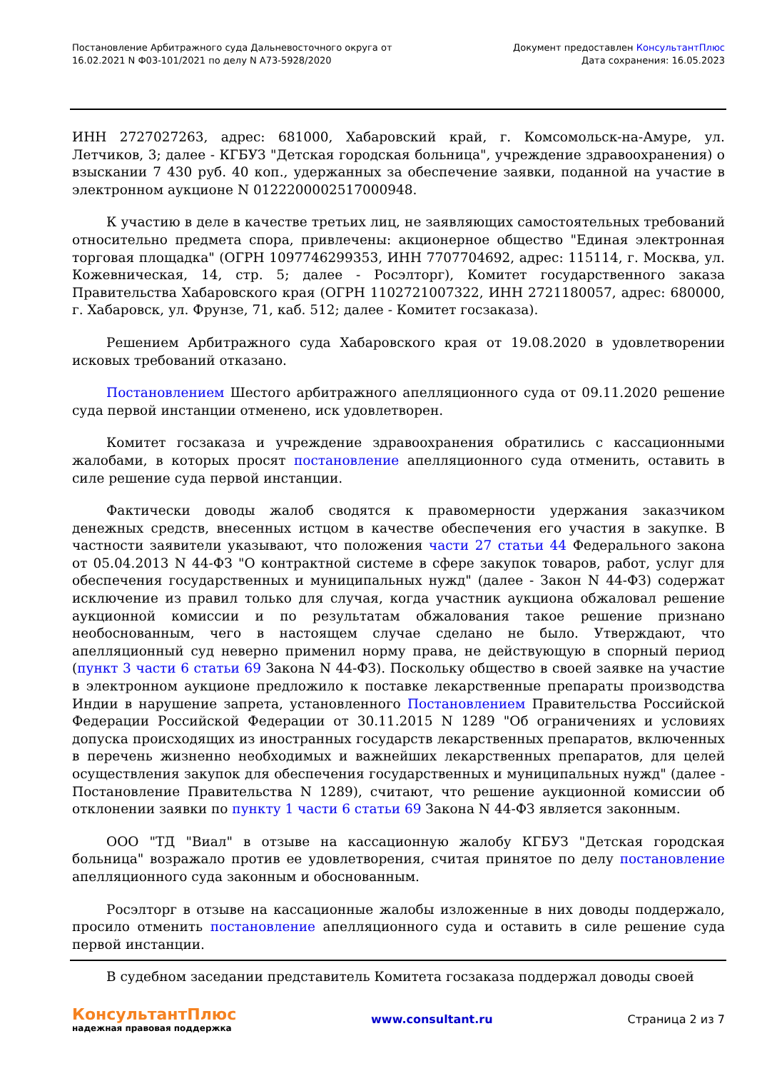Постановление Арбитражного суда Дальневосточного округа от
16.02.2021 N Ф03-101/2021 по делу N А73-5928/2020
Документ предоставлен КонсультантПлюс
Дата сохранения: 16.05.2023
ИНН 2727027263, адрес: 681000, Хабаровский край, г. Комсомольск-на-Амуре, ул. Летчиков, 3; далее - КГБУЗ "Детская городская больница", учреждение здравоохранения) о взыскании 7 430 руб. 40 коп., удержанных за обеспечение заявки, поданной на участие в электронном аукционе N 0122200002517000948.
К участию в деле в качестве третьих лиц, не заявляющих самостоятельных требований относительно предмета спора, привлечены: акционерное общество "Единая электронная торговая площадка" (ОГРН 1097746299353, ИНН 7707704692, адрес: 115114, г. Москва, ул. Кожевническая, 14, стр. 5; далее - Росэлторг), Комитет государственного заказа Правительства Хабаровского края (ОГРН 1102721007322, ИНН 2721180057, адрес: 680000, г. Хабаровск, ул. Фрунзе, 71, каб. 512; далее - Комитет госзаказа).
Решением Арбитражного суда Хабаровского края от 19.08.2020 в удовлетворении исковых требований отказано.
Постановлением Шестого арбитражного апелляционного суда от 09.11.2020 решение суда первой инстанции отменено, иск удовлетворен.
Комитет госзаказа и учреждение здравоохранения обратились с кассационными жалобами, в которых просят постановление апелляционного суда отменить, оставить в силе решение суда первой инстанции.
Фактически доводы жалоб сводятся к правомерности удержания заказчиком денежных средств, внесенных истцом в качестве обеспечения его участия в закупке. В частности заявители указывают, что положения части 27 статьи 44 Федерального закона от 05.04.2013 N 44-ФЗ "О контрактной системе в сфере закупок товаров, работ, услуг для обеспечения государственных и муниципальных нужд" (далее - Закон N 44-ФЗ) содержат исключение из правил только для случая, когда участник аукциона обжаловал решение аукционной комиссии и по результатам обжалования такое решение признано необоснованным, чего в настоящем случае сделано не было. Утверждают, что апелляционный суд неверно применил норму права, не действующую в спорный период (пункт 3 части 6 статьи 69 Закона N 44-ФЗ). Поскольку общество в своей заявке на участие в электронном аукционе предложило к поставке лекарственные препараты производства Индии в нарушение запрета, установленного Постановлением Правительства Российской Федерации Российской Федерации от 30.11.2015 N 1289 "Об ограничениях и условиях допуска происходящих из иностранных государств лекарственных препаратов, включенных в перечень жизненно необходимых и важнейших лекарственных препаратов, для целей осуществления закупок для обеспечения государственных и муниципальных нужд" (далее - Постановление Правительства N 1289), считают, что решение аукционной комиссии об отклонении заявки по пункту 1 части 6 статьи 69 Закона N 44-ФЗ является законным.
ООО "ТД "Виал" в отзыве на кассационную жалобу КГБУЗ "Детская городская больница" возражало против ее удовлетворения, считая принятое по делу постановление апелляционного суда законным и обоснованным.
Росэлторг в отзыве на кассационные жалобы изложенные в них доводы поддержало, просило отменить постановление апелляционного суда и оставить в силе решение суда первой инстанции.
В судебном заседании представитель Комитета госзаказа поддержал доводы своей
КонсультантПлюс
надежная правовая поддержка
www.consultant.ru Страница 2 из 7